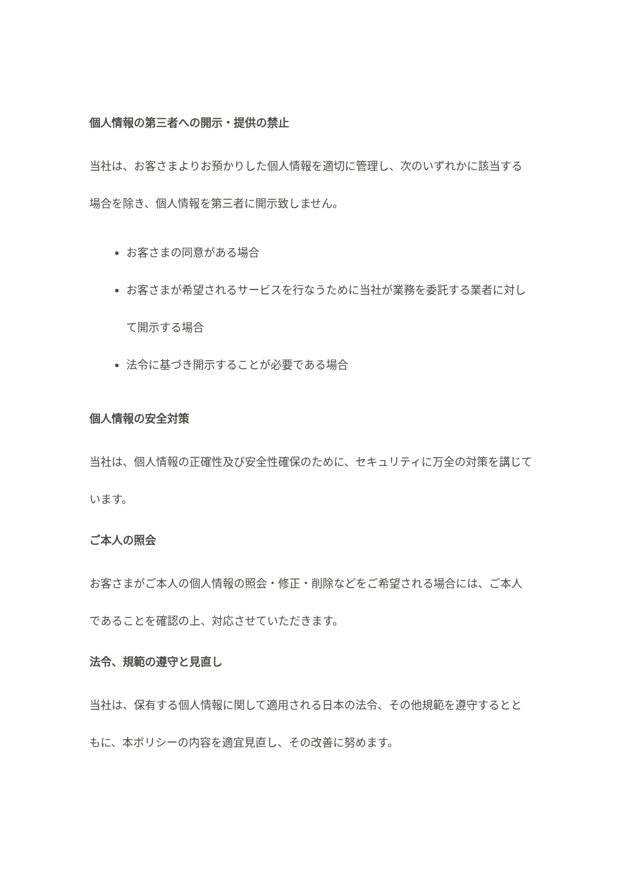個人情報の第三者への開示・提供の禁止
当社は、お客さまよりお預かりした個人情報を適切に管理し、次のいずれかに該当する場合を除き、個人情報を第三者に開示致しません。
お客さまの同意がある場合
お客さまが希望されるサービスを行なうために当社が業務を委託する業者に対して開示する場合
法令に基づき開示することが必要である場合
個人情報の安全対策
当社は、個人情報の正確性及び安全性確保のために、セキュリティに万全の対策を講じています。
ご本人の照会
お客さまがご本人の個人情報の照会・修正・削除などをご希望される場合には、ご本人であることを確認の上、対応させていただきます。
法令、規範の遵守と見直し
当社は、保有する個人情報に関して適用される日本の法令、その他規範を遵守するとともに、本ポリシーの内容を適宜見直し、その改善に努めます。